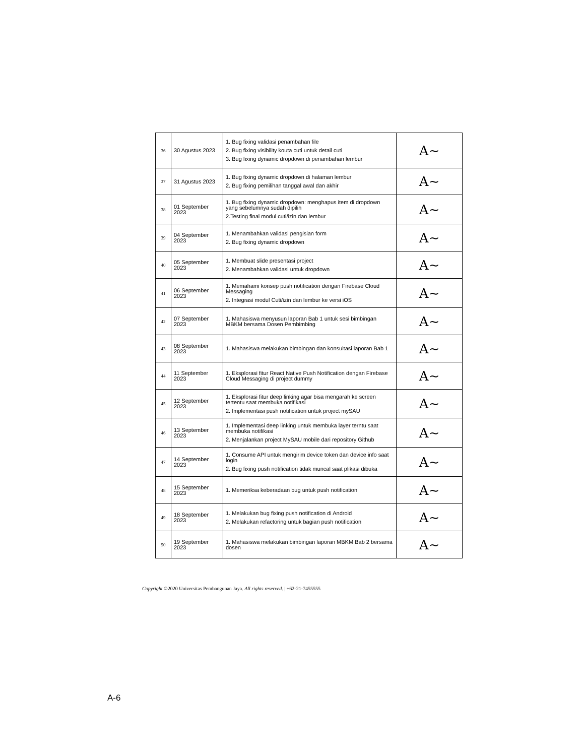| 36 | 30 Agustus 2023 | 1. Bug fixing validasi penambahan file 2. Bug fixing visibility kouta cuti untuk detail cuti 3. Bug fixing dynamic dropdown di penambahan lembur | A~ |
| 37 | 31 Agustus 2023 | 1. Bug fixing dynamic dropdown di halaman lembur 2. Bug fixing pemilihan tanggal awal dan akhir | A~ |
| 38 | 01 September 2023 | 1. Bug fixing dynamic dropdown: menghapus item di dropdown yang sebelumnya sudah dipilih 2.Testing final modul cuti/izin dan lembur | A~ |
| 39 | 04 September 2023 | 1. Menambahkan validasi pengisian form 2. Bug fixing dynamic dropdown | A~ |
| 40 | 05 September 2023 | 1. Membuat slide presentasi project 2. Menambahkan validasi untuk dropdown | A~ |
| 41 | 06 September 2023 | 1. Memahami konsep push notification dengan Firebase Cloud Messaging 2. Integrasi modul Cuti/izin dan lembur ke versi iOS | A~ |
| 42 | 07 September 2023 | 1. Mahasiswa menyusun laporan Bab 1 untuk sesi bimbingan MBKM bersama Dosen Pembimbing | A~ |
| 43 | 08 September 2023 | 1. Mahasiswa melakukan bimbingan dan konsultasi laporan Bab 1 | A~ |
| 44 | 11 September 2023 | 1. Eksplorasi fitur React Native Push Notification dengan Firebase Cloud Messaging di project dummy | A~ |
| 45 | 12 September 2023 | 1. Eksplorasi fitur deep linking agar bisa mengarah ke screen tertentu saat membuka notifikasi 2. Implementasi push notification untuk project mySAU | A~ |
| 46 | 13 September 2023 | 1. Implementasi deep linking untuk membuka layer terntu saat membuka notifikasi 2. Menjalankan project MySAU mobile dari repository Github | A~ |
| 47 | 14 September 2023 | 1. Consume API untuk mengirim device token dan device info saat login 2. Bug fixing push notification tidak muncal saat plikasi dibuka | A~ |
| 48 | 15 September 2023 | 1. Memeriksa keberadaan bug untuk push notification | A~ |
| 49 | 18 September 2023 | 1. Melakukan bug fixing push notification di Android 2. Melakukan refactoring untuk bagian push notification | A~ |
| 50 | 19 September 2023 | 1. Mahasiswa melakukan bimbingan laporan MBKM Bab 2 bersama dosen | A~ |
Copyright ©2020 Universitas Pembangunan Jaya. All rights reserved. | +62-21-7455555
A-6